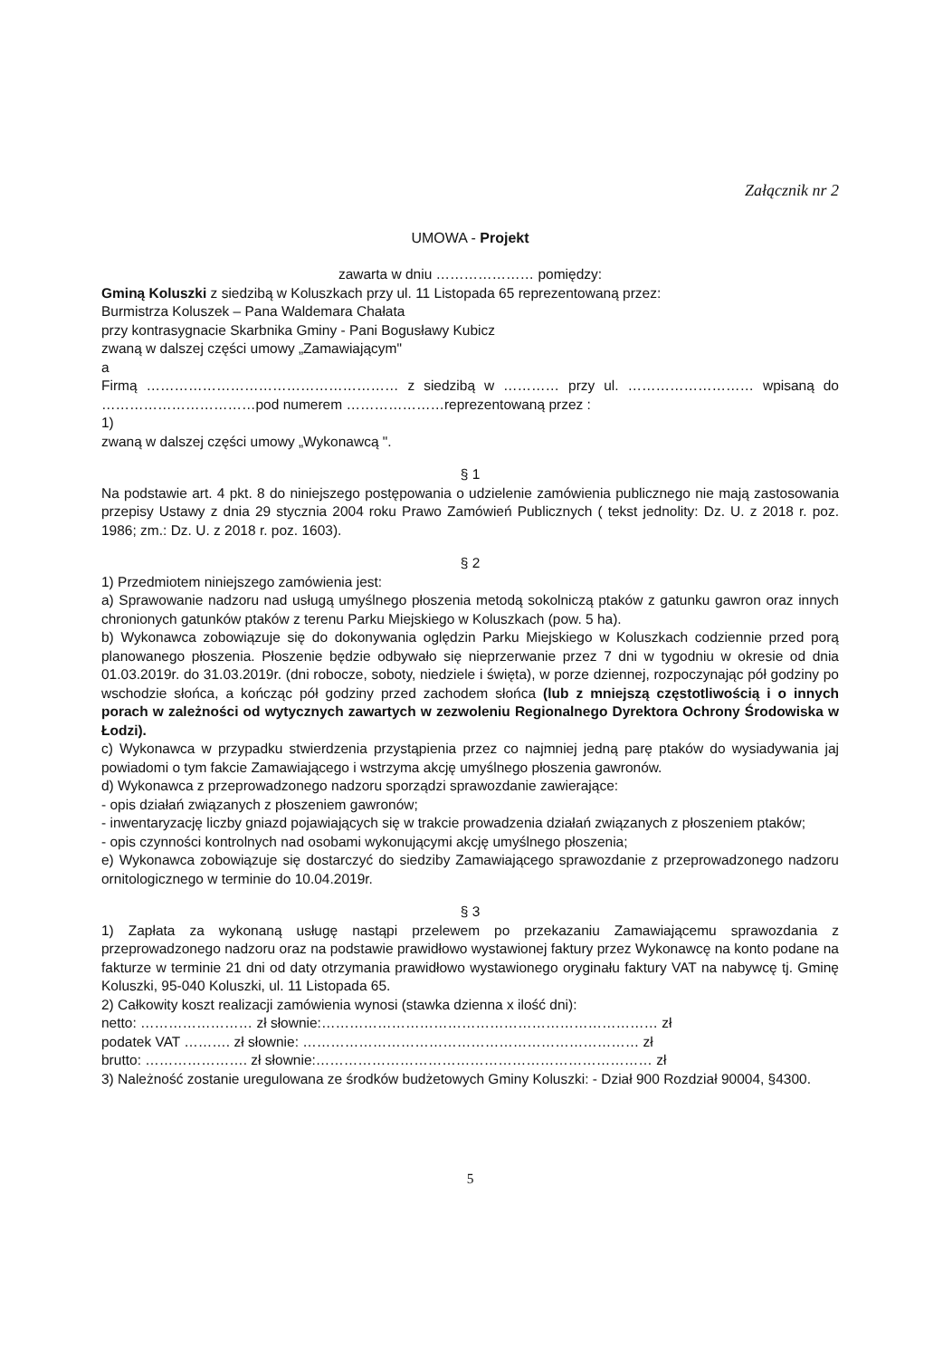Załącznik nr 2
UMOWA - Projekt
zawarta w dniu ………………… pomiędzy:
Gminą Koluszki z siedzibą w Koluszkach przy ul. 11 Listopada 65 reprezentowaną przez:
Burmistrza Koluszek – Pana Waldemara Chałata
przy kontrasygnacie Skarbnika Gminy - Pani Bogusławy Kubicz
zwaną w dalszej części umowy „Zamawiającym"
a
Firmą ……………………………………………… z siedzibą w ………… przy ul. ……………………… wpisaną do ……………………………pod numerem …………………reprezentowaną przez :
1)
zwaną w dalszej części umowy „Wykonawcą ".
§ 1
Na podstawie art. 4 pkt. 8 do niniejszego postępowania o udzielenie zamówienia publicznego nie mają zastosowania przepisy Ustawy z dnia 29 stycznia 2004 roku Prawo Zamówień Publicznych ( tekst jednolity: Dz. U. z 2018 r. poz. 1986; zm.: Dz. U. z 2018 r. poz. 1603).
§ 2
1) Przedmiotem niniejszego zamówienia jest:
a) Sprawowanie nadzoru nad usługą umyślnego płoszenia metodą sokolniczą ptaków z gatunku gawron oraz innych chronionych gatunków ptaków z terenu Parku Miejskiego w Koluszkach (pow. 5 ha).
b) Wykonawca zobowiązuje się do dokonywania oględzin Parku Miejskiego w Koluszkach codziennie przed porą planowanego płoszenia. Płoszenie będzie odbywało się nieprzerwanie przez 7 dni w tygodniu w okresie od dnia 01.03.2019r. do 31.03.2019r. (dni robocze, soboty, niedziele i święta), w porze dziennej, rozpoczynając pół godziny po wschodzie słońca, a kończąc pół godziny przed zachodem słońca (lub z mniejszą częstotliwością i o innych porach w zależności od wytycznych zawartych w zezwoleniu Regionalnego Dyrektora Ochrony Środowiska w Łodzi).
c) Wykonawca w przypadku stwierdzenia przystąpienia przez co najmniej jedną parę ptaków do wysiadywania jaj powiadomi o tym fakcie Zamawiającego i wstrzyma akcję umyślnego płoszenia gawronów.
d) Wykonawca z przeprowadzonego nadzoru sporządzi sprawozdanie zawierające:
- opis działań związanych z płoszeniem gawronów;
- inwentaryzację liczby gniazd pojawiających się w trakcie prowadzenia działań związanych z płoszeniem ptaków;
- opis czynności kontrolnych nad osobami wykonującymi akcję umyślnego płoszenia;
e) Wykonawca zobowiązuje się dostarczyć do siedziby Zamawiającego sprawozdanie z przeprowadzonego nadzoru ornitologicznego w terminie do 10.04.2019r.
§ 3
1) Zapłata za wykonaną usługę nastąpi przelewem po przekazaniu Zamawiającemu sprawozdania z przeprowadzonego nadzoru oraz na podstawie prawidłowo wystawionej faktury przez Wykonawcę na konto podane na fakturze w terminie 21 dni od daty otrzymania prawidłowo wystawionego oryginału faktury VAT na nabywcę tj. Gminę Koluszki, 95-040 Koluszki, ul. 11 Listopada 65.
2) Całkowity koszt realizacji zamówienia wynosi (stawka dzienna x ilość dni):
netto: …………………… zł słownie:……………………………………………………………… zł
podatek VAT ………. zł słownie: ……………………………………………………………… zł
brutto: …………………. zł słownie:……………………………………………………………… zł
3) Należność zostanie uregulowana ze środków budżetowych Gminy Koluszki: - Dział 900 Rozdział 90004, §4300.
5